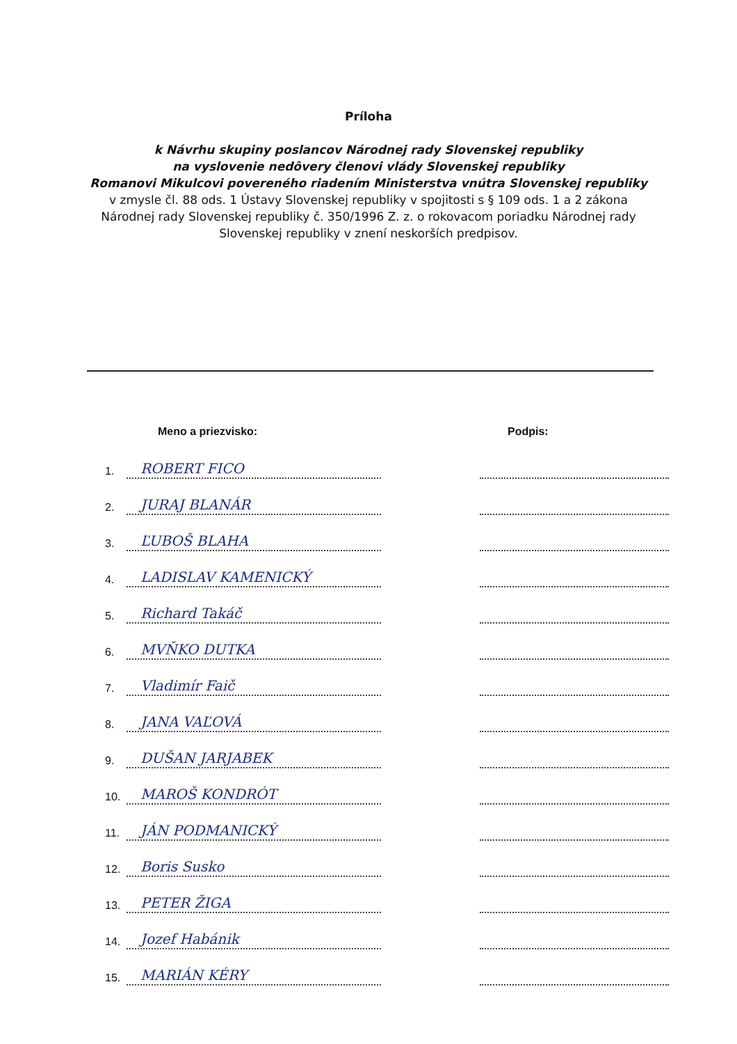Príloha
k Návrhu skupiny poslancov Národnej rady Slovenskej republiky
na vyslovenie nedôvery členovi vlády Slovenskej republiky
Romanovi Mikulcovi povereného riadením Ministerstva vnútra Slovenskej republiky
v zmysle čl. 88 ods. 1 Ústavy Slovenskej republiky v spojitosti s § 109 ods. 1 a 2 zákona
Národnej rady Slovenskej republiky č. 350/1996 Z. z. o rokovacom poriadku Národnej rady
Slovenskej republiky v znení neskorších predpisov.
| | Meno a priezvisko: | | Podpis: |
| --- | --- | --- | --- |
| 1. | ROBERT FICO | | |
| 2. | JURAJ BLANÁR | | |
| 3. | ĽUBOŠ BLAHA | | |
| 4. | LADISLAV KAMENICKÝ | | |
| 5. | Richard Takáč | | |
| 6. | MVŇKO DUTKA | | |
| 7. | Vladimír Faič | | |
| 8. | JANA VAĽOVÁ | | |
| 9. | DUŠAN JARJABEK | | |
| 10. | MAROŠ KONDRÓT | | |
| 11. | JÁN PODMANICKÝ | | |
| 12. | Boris Susko | | |
| 13. | PETER ŽIGA | | |
| 14. | Jozef Habánik | | |
| 15. | MARIÁN KÉRY | | |